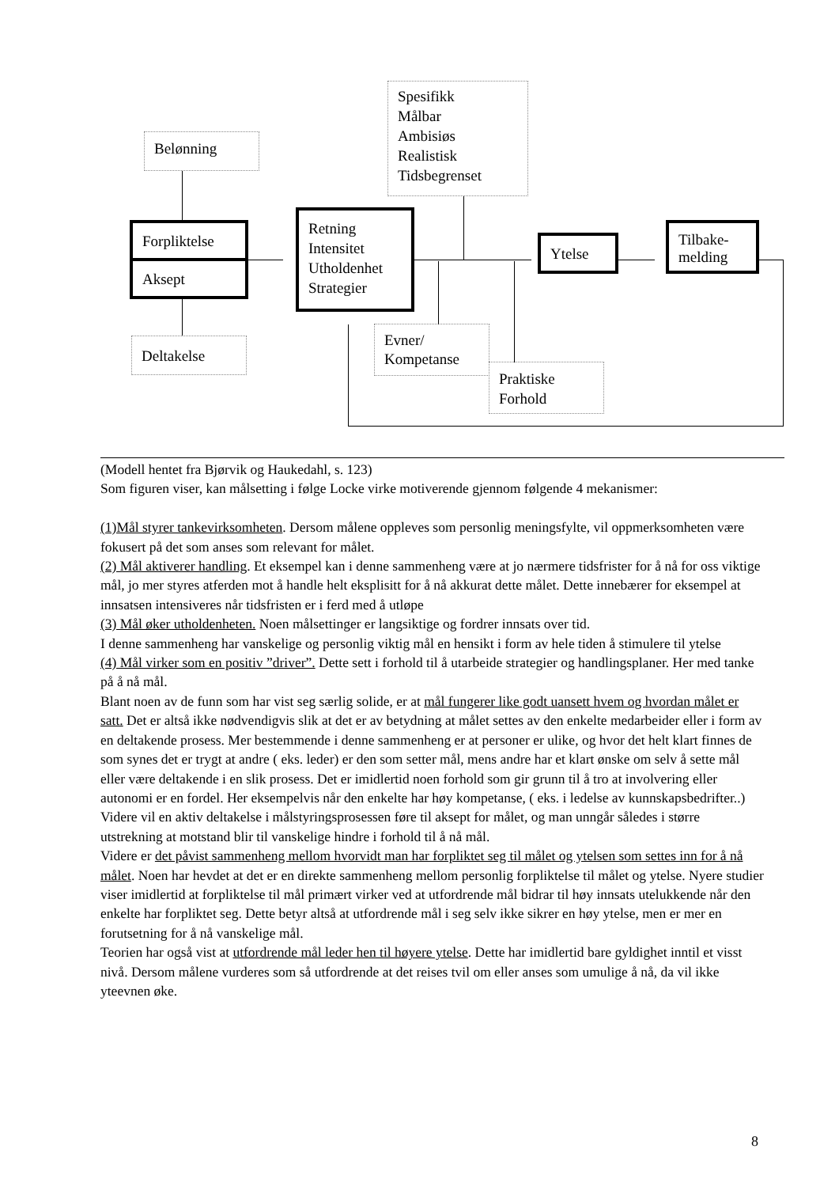Belønning
Spesifikk
Målbar
Ambisiøs
Realistisk
Tidsbegrenset
Forpliktelse
Aksept
Retning
Intensitet
Utholdenhet
Strategier
Ytelse
Tilbake-
melding
Deltakelse
Evner/
Kompetanse
Praktiske
Forhold
(Modell hentet fra Bjørvik og Haukedahl, s. 123)
Som figuren viser, kan målsetting i følge Locke virke motiverende gjennom følgende 4 mekanismer:
(1)Mål styrer tankevirksomheten. Dersom målene oppleves som personlig meningsfylte, vil oppmerksomheten være fokusert på det som anses som relevant for målet.
(2) Mål aktiverer handling. Et eksempel kan i denne sammenheng være at jo nærmere tidsfrister for å nå for oss viktige mål, jo mer styres atferden mot å handle helt eksplisitt for å nå akkurat dette målet. Dette innebærer for eksempel at innsatsen intensiveres når tidsfristen er i ferd med å utløpe
(3) Mål øker utholdenheten. Noen målsettinger er langsiktige og fordrer innsats over tid.
I denne sammenheng har vanskelige og personlig viktig mål en hensikt i form av hele tiden å stimulere til ytelse
(4) Mål virker som en positiv ”driver”. Dette sett i forhold til å utarbeide strategier og handlingsplaner. Her med tanke på å nå mål.
Blant noen av de funn som har vist seg særlig solide, er at mål fungerer like godt uansett hvem og hvordan målet er satt. Det er altså ikke nødvendigvis slik at det er av betydning at målet settes av den enkelte medarbeider eller i form av en deltakende prosess. Mer bestemmende i denne sammenheng er at personer er ulike, og hvor det helt klart finnes de som synes det er trygt at andre ( eks. leder) er den som setter mål, mens andre har et klart ønske om selv å sette mål eller være deltakende i en slik prosess. Det er imidlertid noen forhold som gir grunn til å tro at involvering eller autonomi er en fordel. Her eksempelvis når den enkelte har høy kompetanse, ( eks. i ledelse av kunnskapsbedrifter..) Videre vil en aktiv deltakelse i målstyringsprosessen føre til aksept for målet, og man unngår således i større utstrekning at motstand blir til vanskelige hindre i forhold til å nå mål.
Videre er det påvist sammenheng mellom hvorvidt man har forpliktet seg til målet og ytelsen som settes inn for å nå målet. Noen har hevdet at det er en direkte sammenheng mellom personlig forpliktelse til målet og ytelse. Nyere studier viser imidlertid at forpliktelse til mål primært virker ved at utfordrende mål bidrar til høy innsats utelukkende når den enkelte har forpliktet seg. Dette betyr altså at utfordrende mål i seg selv ikke sikrer en høy ytelse, men er mer en forutsetning for å nå vanskelige mål.
Teorien har også vist at utfordrende mål leder hen til høyere ytelse. Dette har imidlertid bare gyldighet inntil et visst nivå. Dersom målene vurderes som så utfordrende at det reises tvil om eller anses som umulige å nå, da vil ikke yteevnen øke.
8